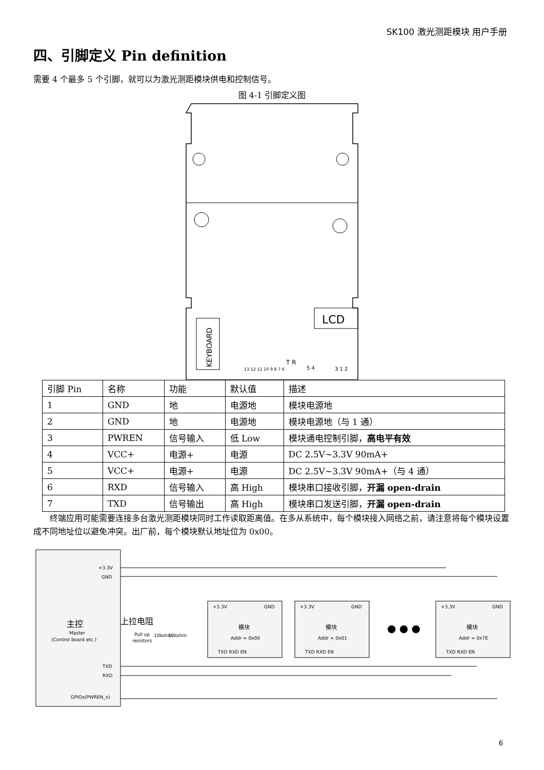SK100 激光测距模块 用户手册
四、引脚定义 Pin definition
需要 4 个最多 5 个引脚，就可以为激光测距模块供电和控制信号。
图 4-1 引脚定义图
KEYBOARD
LCD
13 12 11 10 9 8 7 6
T R
5 4
3 1 2
| 引脚 Pin | 名称 | 功能 | 默认值 | 描述 |
| 1 | GND | 地 | 电源地 | 模块电源地 |
| 2 | GND | 地 | 电源地 | 模块电源地（与 1 通） |
| 3 | PWREN | 信号输入 | 低 Low | 模块通电控制引脚， 高电平有效 |
| 4 | VCC+ | 电源+ | 电源 | DC 2.5V~3.3V 90mA+ |
| 5 | VCC+ | 电源+ | 电源 | DC 2.5V~3.3V 90mA+（与 4 通） |
| 6 | RXD | 信号输入 | 高 High | 模块串口接收引脚， 开漏 open-drain |
| 7 | TXD | 信号输出 | 高 High | 模块串口发送引脚， 开漏 open-drain |
终端应用可能需要连接多台激光测距模块同时工作读取距离值。在多从系统中，每个模块接入网络之前，请注意将每个模块设置成不同地址位以避免冲突。出厂前，每个模块默认地址位为 0x00。
主控
Master
(Control board etc.)
+3.3V
GND
TXD
RXD
GPIOs(PWREN_x)
上拉电阻
Pull up
resistors
10kohm
10kohm
+3.3V
GND
模块
Addr = 0x00
TXD RXD EN
+3.3V
GND
模块
Addr = 0x01
TXD RXD EN
● ● ●
+3.3V
GND
模块
Addr = 0x7E
TXD RXD EN
6